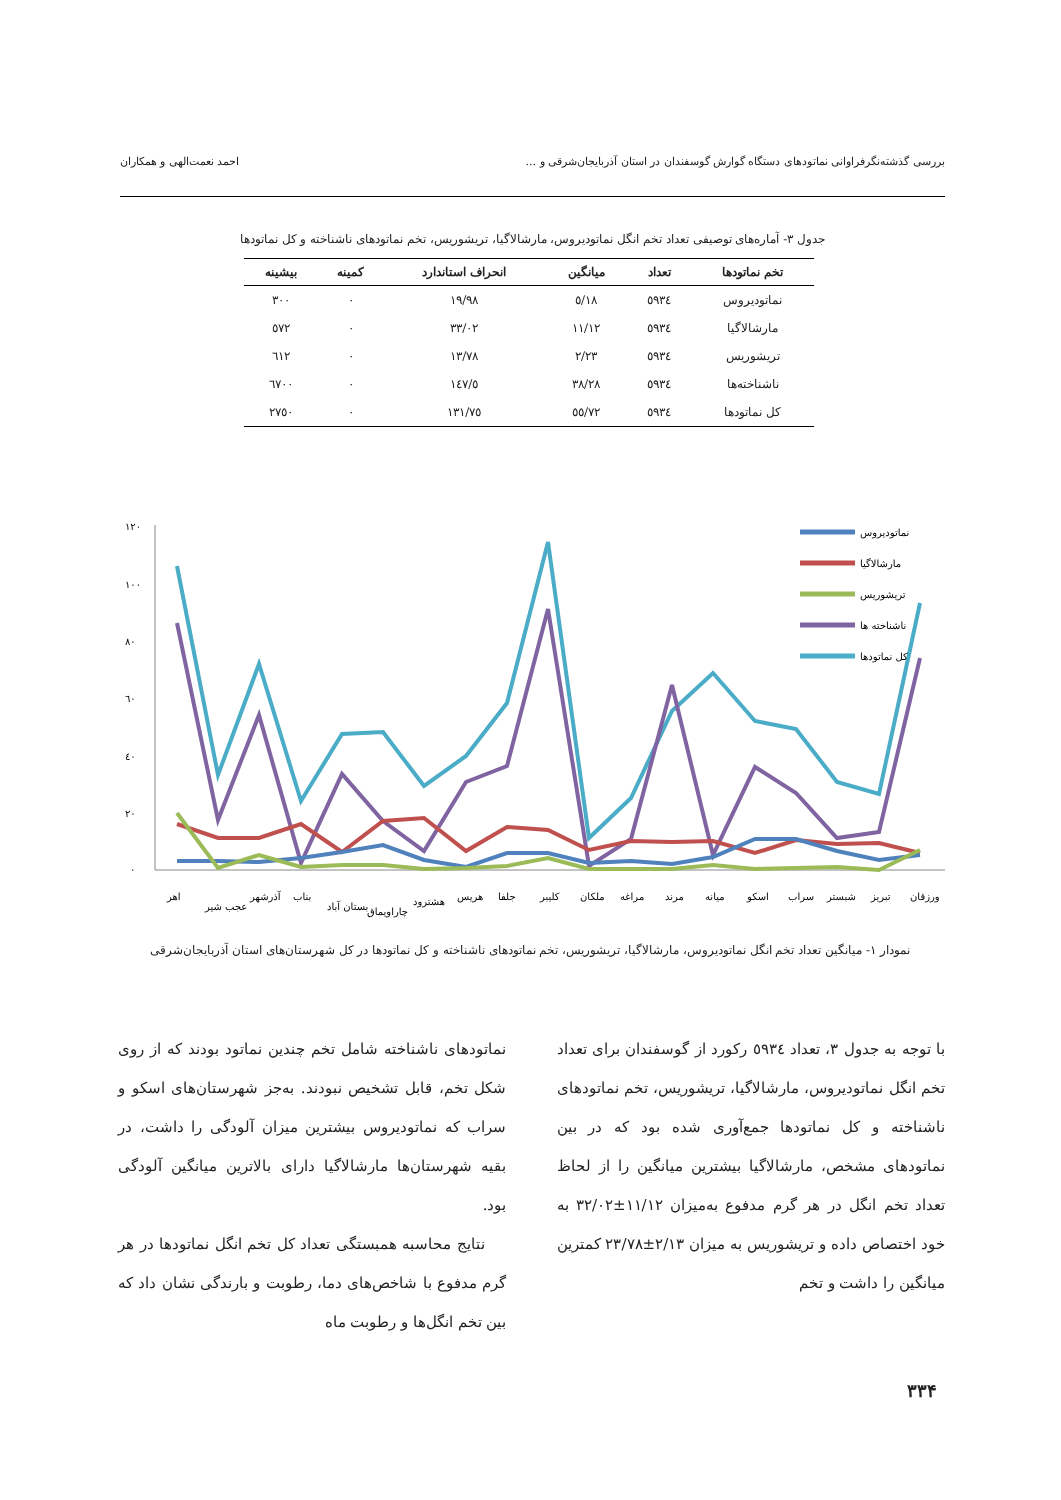بررسی گذشته‌نگرفراوانی نماتودهای دستگاه گوارش گوسفندان در استان آذربایجان‌شرقی و ... احمد نعمت‌الهی و همکاران
جدول ۳- آماره‌های توصیفی تعداد تخم انگل نماتودیروس، مارشالاگیا، تریشوریس، تخم نماتودهای ناشناخته و کل نماتودها
| تخم نماتودها | تعداد | میانگین | انحراف استاندارد | کمینه | بیشینه |
| --- | --- | --- | --- | --- | --- |
| نماتودیروس | ٥٩٣٤ | ٥/١٨ | ١٩/٩٨ | ٠ | ٣٠٠ |
| مارشالاگیا | ٥٩٣٤ | ١١/١٢ | ٣٣/٠٢ | ٠ | ٥٧٢ |
| تریشوریس | ٥٩٣٤ | ٢/٢٣ | ١٣/٧٨ | ٠ | ٦١٢ |
| ناشناخته‌ها | ٥٩٣٤ | ٣٨/٢٨ | ١٤٧/٥ | ٠ | ٦٧٠٠ |
| کل نماتودها | ٥٩٣٤ | ٥٥/٧٢ | ١٣١/٧٥ | ٠ | ٢٧٥٠ |
١٢٠
١٠٠
٨٠
٦٠
٤٠
٢٠
٠
نماتودیروس
مارشالاگیا
تریشوریس
ناشناخته ها
کل نماتودها
اهر
عجب شیر
آذرشهر
بناب
بستان آباد
چاراویماق
هشترود
هریس
جلفا
کلیبر
ملکان
مراغه
مرند
میانه
اسکو
سراب
شبستر
تبریز
ورزقان
نمودار ۱- میانگین تعداد تخم انگل نماتودیروس، مارشالاگیا، تریشوریس، تخم نماتودهای ناشناخته و کل نماتودها در کل شهرستان‌های استان آذربایجان‌شرقی
با توجه به جدول ۳، تعداد ٥٩٣٤ رکورد از گوسفندان برای تعداد تخم انگل نماتودیروس، مارشالاگیا، تریشوریس، تخم نماتودهای ناشناخته و کل نماتودها جمع‌آوری شده بود که در بین نماتودهای مشخص، مارشالاگیا بیشترین میانگین را از لحاظ تعداد تخم انگل در هر گرم مدفوع به‌میزان ١١/١٢±٣٢/٠٢ به خود اختصاص داده و تریشوریس به میزان ٢/١٣±٢٣/٧٨ کمترین میانگین را داشت و تخم
نماتودهای ناشناخته شامل تخم چندین نماتود بودند که از روی شکل تخم، قابل تشخیص نبودند. به‌جز شهرستان‌های اسکو و سراب که نماتودیروس بیشترین میزان آلودگی را داشت، در بقیه شهرستان‌ها مارشالاگیا دارای بالاترین میانگین آلودگی بود.
نتایج محاسبه همبستگی تعداد کل تخم انگل نماتودها در هر گرم مدفوع با شاخص‌های دما، رطوبت و بارندگی نشان داد که بین تخم انگل‌ها و رطوبت ماه
۳۳۴